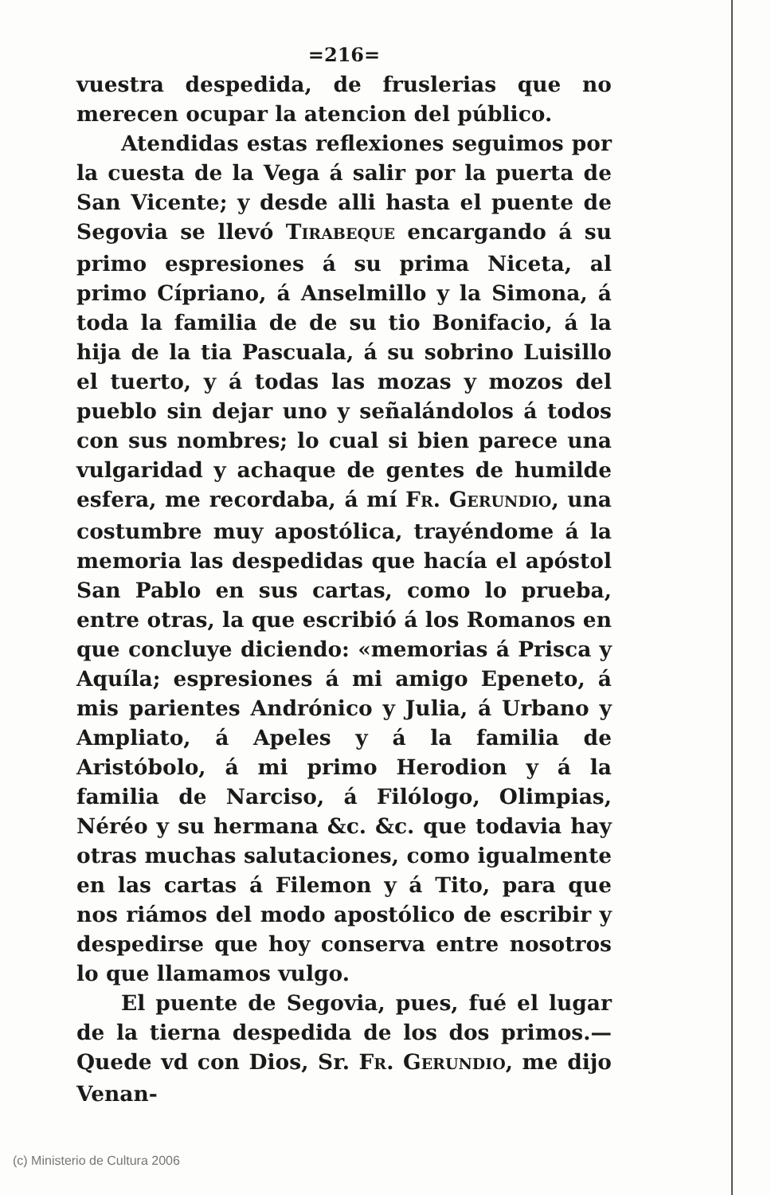=216=
vuestra despedida, de fruslerias que no merecen ocupar la atencion del público.
Atendidas estas reflexiones seguimos por la cuesta de la Vega á salir por la puerta de San Vicente; y desde alli hasta el puente de Segovia se llevó TIRABEQUE encargando á su primo espresiones á su prima Niceta, al primo Cípriano, á Anselmillo y la Simona, á toda la familia de de su tio Bonifacio, á la hija de la tia Pascuala, á su sobrino Luisillo el tuerto, y á todas las mozas y mozos del pueblo sin dejar uno y señalándolos á todos con sus nombres; lo cual si bien parece una vulgaridad y achaque de gentes de humilde esfera, me recordaba, á mí FR. GERUNDIO, una costumbre muy apostólica, trayéndome á la memoria las despedidas que hacía el apóstol San Pablo en sus cartas, como lo prueba, entre otras, la que escribió á los Romanos en que concluye diciendo: «memorias á Prisca y Aquíla; espresiones á mi amigo Epeneto, á mis parientes Andrónico y Julia, á Urbano y Ampliato, á Apeles y á la familia de Aristóbolo, á mi primo Herodion y á la familia de Narciso, á Filólogo, Olimpias, Néréo y su hermana &c. &c. que todavia hay otras muchas salutaciones, como igualmente en las cartas á Filemon y á Tito, para que nos riámos del modo apostólico de escribir y despedirse que hoy conserva entre nosotros lo que llamamos vulgo.
El puente de Segovia, pues, fué el lugar de la tierna despedida de los dos primos.—Quede vd con Dios, Sr. FR. GERUNDIO, me dijo Venan-
(c) Ministerio de Cultura 2006